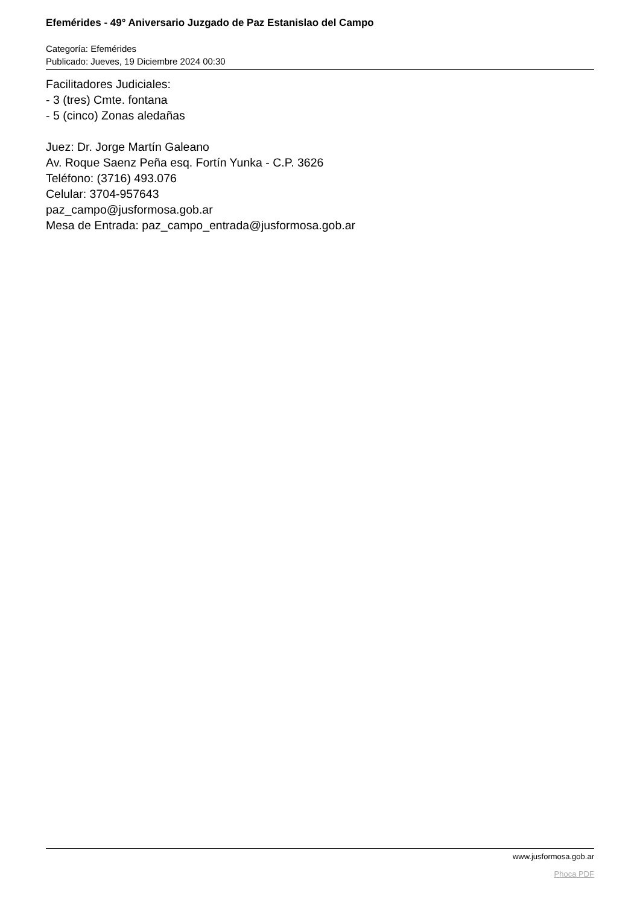Efemérides - 49° Aniversario Juzgado de Paz Estanislao del Campo
Categoría: Efemérides
Publicado: Jueves, 19 Diciembre 2024 00:30
Facilitadores Judiciales:
- 3 (tres) Cmte. fontana
- 5 (cinco) Zonas aledañas
Juez: Dr. Jorge Martín Galeano
Av. Roque Saenz Peña esq. Fortín Yunka - C.P. 3626
Teléfono: (3716) 493.076
Celular: 3704-957643
paz_campo@jusformosa.gob.ar
Mesa de Entrada: paz_campo_entrada@jusformosa.gob.ar
www.jusformosa.gob.ar
Phoca PDF